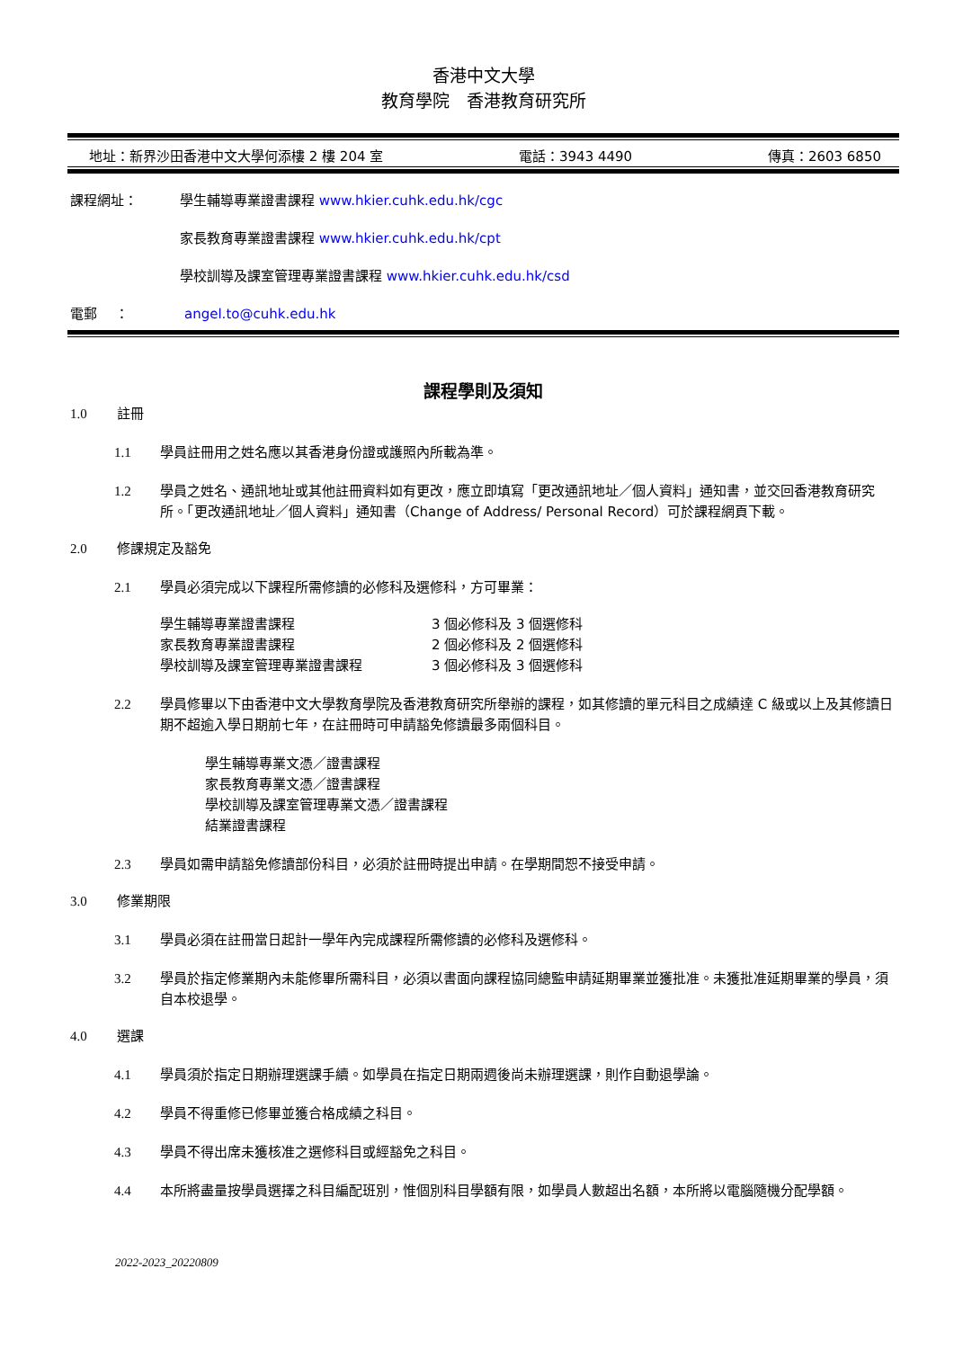香港中文大學
教育學院　香港教育研究所
地址：新界沙田香港中文大學何添樓 2 樓 204 室 電話：3943 4490 傳真：2603 6850
課程網址： 學生輔導專業證書課程 www.hkier.cuhk.edu.hk/cgc
家長教育專業證書課程 www.hkier.cuhk.edu.hk/cpt
學校訓導及課室管理專業證書課程 www.hkier.cuhk.edu.hk/csd
電郵　 ： angel.to@cuhk.edu.hk
課程學則及須知
1.0 註冊
1.1 學員註冊用之姓名應以其香港身份證或護照內所載為準。
1.2 學員之姓名、通訊地址或其他註冊資料如有更改，應立即填寫「更改通訊地址／個人資料」通知書，並交回香港教育研究所。「更改通訊地址／個人資料」通知書（Change of Address/ Personal Record）可於課程網頁下載。
2.0 修課規定及豁免
2.1 學員必須完成以下課程所需修讀的必修科及選修科，方可畢業：
| 學生輔導專業證書課程 | 3 個必修科及 3 個選修科 |
| 家長教育專業證書課程 | 2 個必修科及 2 個選修科 |
| 學校訓導及課室管理專業證書課程 | 3 個必修科及 3 個選修科 |
2.2 學員修畢以下由香港中文大學教育學院及香港教育研究所舉辦的課程，如其修讀的單元科目之成績達 C 級或以上及其修讀日期不超逾入學日期前七年，在註冊時可申請豁免修讀最多兩個科目。
學生輔導專業文憑／證書課程
家長教育專業文憑／證書課程
學校訓導及課室管理專業文憑／證書課程
結業證書課程
2.3 學員如需申請豁免修讀部份科目，必須於註冊時提出申請。在學期間恕不接受申請。
3.0 修業期限
3.1 學員必須在註冊當日起計一學年內完成課程所需修讀的必修科及選修科。
3.2 學員於指定修業期內未能修畢所需科目，必須以書面向課程協同總監申請延期畢業並獲批准。未獲批准延期畢業的學員，須自本校退學。
4.0 選課
4.1 學員須於指定日期辦理選課手續。如學員在指定日期兩週後尚未辦理選課，則作自動退學論。
4.2 學員不得重修已修畢並獲合格成績之科目。
4.3 學員不得出席未獲核准之選修科目或經豁免之科目。
4.4 本所將盡量按學員選擇之科目編配班別，惟個別科目學額有限，如學員人數超出名額，本所將以電腦隨機分配學額。
2022-2023_20220809